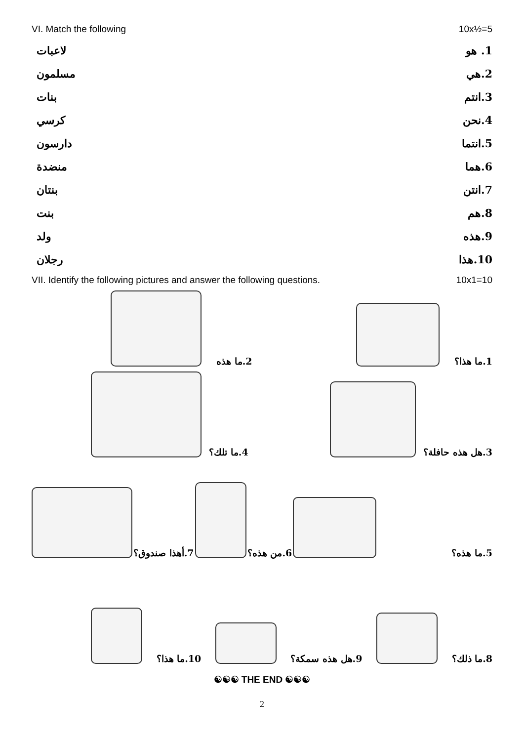VI. Match the following 10x½=5
لاعبات 1. هو
مسلمون 2.هي
بنات 3.انتم
كرسي 4.نحن
دارسون 5.انتما
منضدة 6.هما
بنتان 7.انتن
بنت 8.هم
ولد 9.هذه
رجلان 10.هذا
VII. Identify the following pictures and answer the following questions. 10x1=10
2.ما هذه
1.ما هذا؟
4.ما تلك؟
3.هل هذه حافلة؟
7.أهذا صندوق؟
6.من هذه؟
5.ما هذه؟
10.ما هذا؟
9.هل هذه سمكة؟
8.ما ذلك؟
☯☯☯ THE END ☯☯☯
2